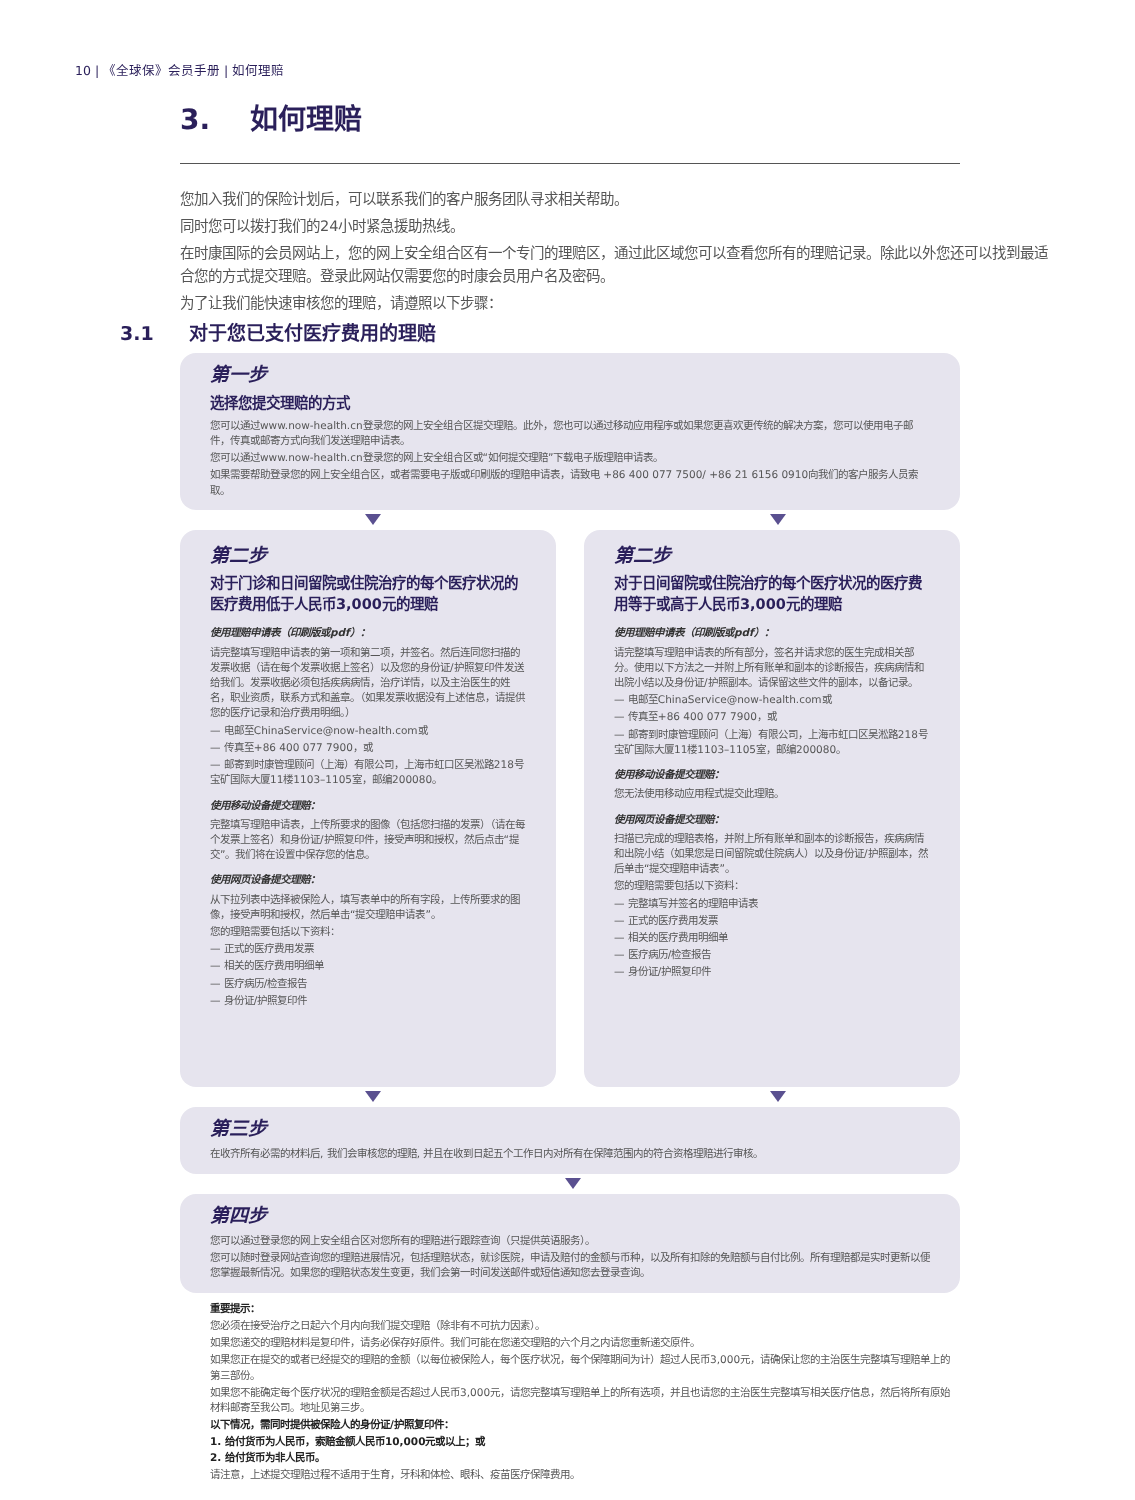10 | 《全球保》会员手册 | 如何理赔
3. 如何理赔
您加入我们的保险计划后，可以联系我们的客户服务团队寻求相关帮助。
同时您可以拨打我们的24小时紧急援助热线。
在时康国际的会员网站上，您的网上安全组合区有一个专门的理赔区，通过此区域您可以查看您所有的理赔记录。除此以外您还可以找到最适合您的方式提交理赔。登录此网站仅需要您的时康会员用户名及密码。
为了让我们能快速审核您的理赔，请遵照以下步骤：
3.1 对于您已支付医疗费用的理赔
第一步
选择您提交理赔的方式
您可以通过www.now-health.cn登录您的网上安全组合区提交理赔。此外，您也可以通过移动应用程序或如果您更喜欢更传统的解决方案，您可以使用电子邮件，传真或邮寄方式向我们发送理赔申请表。
您可以通过www.now-health.cn登录您的网上安全组合区或“如何提交理赔”下载电子版理赔申请表。
如果需要帮助登录您的网上安全组合区，或者需要电子版或印刷版的理赔申请表，请致电 +86 400 077 7500/ +86 21 6156 0910向我们的客户服务人员索取。
第二步
对于门诊和日间留院或住院治疗的每个医疗状况的医疗费用低于人民币3,000元的理赔
使用理赔申请表（印刷版或pdf）：
请完整填写理赔申请表的第一项和第二项，并签名。然后连同您扫描的发票收据（请在每个发票收据上签名）以及您的身份证/护照复印件发送给我们。发票收据必须包括疾病病情，治疗详情，以及主治医生的姓名，职业资质，联系方式和盖章。（如果发票收据没有上述信息，请提供您的医疗记录和治疗费用明细。）
— 电邮至ChinaService@now-health.com或
— 传真至+86 400 077 7900，或
— 邮寄到时康管理顾问（上海）有限公司，上海市虹口区吴淞路218号宝矿国际大厦11楼1103–1105室，邮编200080。
使用移动设备提交理赔：
完整填写理赔申请表，上传所要求的图像（包括您扫描的发票）（请在每个发票上签名）和身份证/护照复印件，接受声明和授权，然后点击“提交”。我们将在设置中保存您的信息。
使用网页设备提交理赔：
从下拉列表中选择被保险人，填写表单中的所有字段，上传所要求的图像，接受声明和授权，然后单击“提交理赔申请表”。
您的理赔需要包括以下资料：
— 正式的医疗费用发票
— 相关的医疗费用明细单
— 医疗病历/检查报告
— 身份证/护照复印件
第二步
对于日间留院或住院治疗的每个医疗状况的医疗费用等于或高于人民币3,000元的理赔
使用理赔申请表（印刷版或pdf）：
请完整填写理赔申请表的所有部分，签名并请求您的医生完成相关部分。使用以下方法之一并附上所有账单和副本的诊断报告，疾病病情和出院小结以及身份证/护照副本。请保留这些文件的副本，以备记录。
— 电邮至ChinaService@now-health.com或
— 传真至+86 400 077 7900，或
— 邮寄到时康管理顾问（上海）有限公司，上海市虹口区吴淞路218号宝矿国际大厦11楼1103–1105室，邮编200080。
使用移动设备提交理赔：
您无法使用移动应用程式提交此理赔。
使用网页设备提交理赔：
扫描已完成的理赔表格，并附上所有账单和副本的诊断报告，疾病病情和出院小结（如果您是日间留院或住院病人）以及身份证/护照副本，然后单击“提交理赔申请表”。
您的理赔需要包括以下资料：
— 完整填写并签名的理赔申请表
— 正式的医疗费用发票
— 相关的医疗费用明细单
— 医疗病历/检查报告
— 身份证/护照复印件
第三步
在收齐所有必需的材料后, 我们会审核您的理赔, 并且在收到日起五个工作日内对所有在保障范围内的符合资格理赔进行审核。
第四步
您可以通过登录您的网上安全组合区对您所有的理赔进行跟踪查询（只提供英语服务）。
您可以随时登录网站查询您的理赔进展情况，包括理赔状态，就诊医院，申请及赔付的金额与币种，以及所有扣除的免赔额与自付比例。所有理赔都是实时更新以便您掌握最新情况。如果您的理赔状态发生变更，我们会第一时间发送邮件或短信通知您去登录查询。
重要提示：
您必须在接受治疗之日起六个月内向我们提交理赔（除非有不可抗力因素）。
如果您递交的理赔材料是复印件，请务必保存好原件。我们可能在您递交理赔的六个月之内请您重新递交原件。
如果您正在提交的或者已经提交的理赔的金额（以每位被保险人，每个医疗状况，每个保障期间为计）超过人民币3,000元，请确保让您的主治医生完整填写理赔单上的第三部份。
如果您不能确定每个医疗状况的理赔金额是否超过人民币3,000元，请您完整填写理赔单上的所有选项，并且也请您的主治医生完整填写相关医疗信息，然后将所有原始材料邮寄至我公司。地址见第三步。
以下情况，需同时提供被保险人的身份证/护照复印件：
1. 给付货币为人民币，索赔金额人民币10,000元或以上；或
2. 给付货币为非人民币。
请注意，上述提交理赔过程不适用于生育，牙科和体检、眼科、疫苗医疗保障费用。